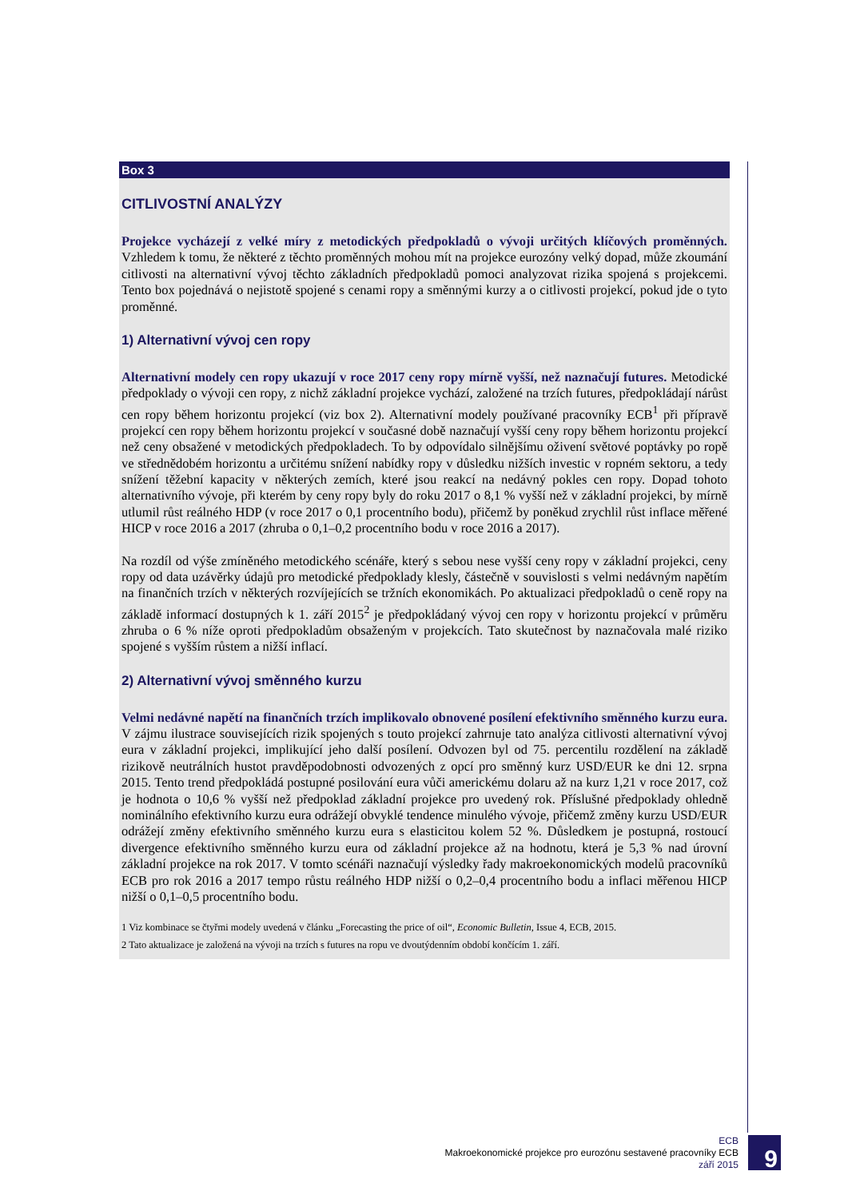Box 3
CITLIVOSTNÍ ANALÝZY
Projekce vycházejí z velké míry z metodických předpokladů o vývoji určitých klíčových proměnných. Vzhledem k tomu, že některé z těchto proměnných mohou mít na projekce eurozóny velký dopad, může zkoumání citlivosti na alternativní vývoj těchto základních předpokladů pomoci analyzovat rizika spojená s projekcemi. Tento box pojednává o nejistotě spojené s cenami ropy a směnnými kurzy a o citlivosti projekcí, pokud jde o tyto proměnné.
1) Alternativní vývoj cen ropy
Alternativní modely cen ropy ukazují v roce 2017 ceny ropy mírně vyšší, než naznačují futures. Metodické předpoklady o vývoji cen ropy, z nichž základní projekce vychází, založené na trzích futures, předpokládají nárůst cen ropy během horizontu projekcí (viz box 2). Alternativní modely používané pracovníky ECB<sup>1</sup> při přípravě projekcí cen ropy během horizontu projekcí v současné době naznačují vyšší ceny ropy během horizontu projekcí než ceny obsažené v metodických předpokladech. To by odpovídalo silnějšímu oživení světové poptávky po ropě ve střednědobém horizontu a určitému snížení nabídky ropy v důsledku nižších investic v ropném sektoru, a tedy snížení těžební kapacity v některých zemích, které jsou reakcí na nedávný pokles cen ropy. Dopad tohoto alternativního vývoje, při kterém by ceny ropy byly do roku 2017 o 8,1 % vyšší než v základní projekci, by mírně utlumil růst reálného HDP (v roce 2017 o 0,1 procentního bodu), přičemž by poněkud zrychlil růst inflace měřené HICP v roce 2016 a 2017 (zhruba o 0,1–0,2 procentního bodu v roce 2016 a 2017).
Na rozdíl od výše zmíněného metodického scénáře, který s sebou nese vyšší ceny ropy v základní projekci, ceny ropy od data uzávěrky údajů pro metodické předpoklady klesly, částečně v souvislosti s velmi nedávným napětím na finančních trzích v některých rozvíjejících se tržních ekonomikách. Po aktualizaci předpokladů o ceně ropy na základě informací dostupných k 1. září 2015<sup>2</sup> je předpokládaný vývoj cen ropy v horizontu projekcí v průměru zhruba o 6 % níže oproti předpokladům obsaženým v projekcích. Tato skutečnost by naznačovala malé riziko spojené s vyšším růstem a nižší inflací.
2) Alternativní vývoj směnného kurzu
Velmi nedávné napětí na finančních trzích implikovalo obnovené posílení efektivního směnného kurzu eura. V zájmu ilustrace souvisejících rizik spojených s touto projekcí zahrnuje tato analýza citlivosti alternativní vývoj eura v základní projekci, implikující jeho další posílení. Odvozen byl od 75. percentilu rozdělení na základě rizikově neutrálních hustot pravděpodobnosti odvozených z opcí pro směnný kurz USD/EUR ke dni 12. srpna 2015. Tento trend předpokládá postupné posilování eura vůči americkému dolaru až na kurz 1,21 v roce 2017, což je hodnota o 10,6 % vyšší než předpoklad základní projekce pro uvedený rok. Příslušné předpoklady ohledně nominálního efektivního kurzu eura odrážejí obvyklé tendence minulého vývoje, přičemž změny kurzu USD/EUR odrážejí změny efektivního směnného kurzu eura s elasticitou kolem 52 %. Důsledkem je postupná, rostoucí divergence efektivního směnného kurzu eura od základní projekce až na hodnotu, která je 5,3 % nad úrovní základní projekce na rok 2017. V tomto scénáři naznačují výsledky řady makroekonomických modelů pracovníků ECB pro rok 2016 a 2017 tempo růstu reálného HDP nižší o 0,2–0,4 procentního bodu a inflaci měřenou HICP nižší o 0,1–0,5 procentního bodu.
1 Viz kombinace se čtyřmi modely uvedená v článku „Forecasting the price of oil“, Economic Bulletin, Issue 4, ECB, 2015.
2 Tato aktualizace je založená na vývoji na trzích s futures na ropu ve dvoutýdenním období končícím 1. září.
ECB
Makroekonomické projekce pro eurozónu sestavené pracovníky ECB
září 2015
9